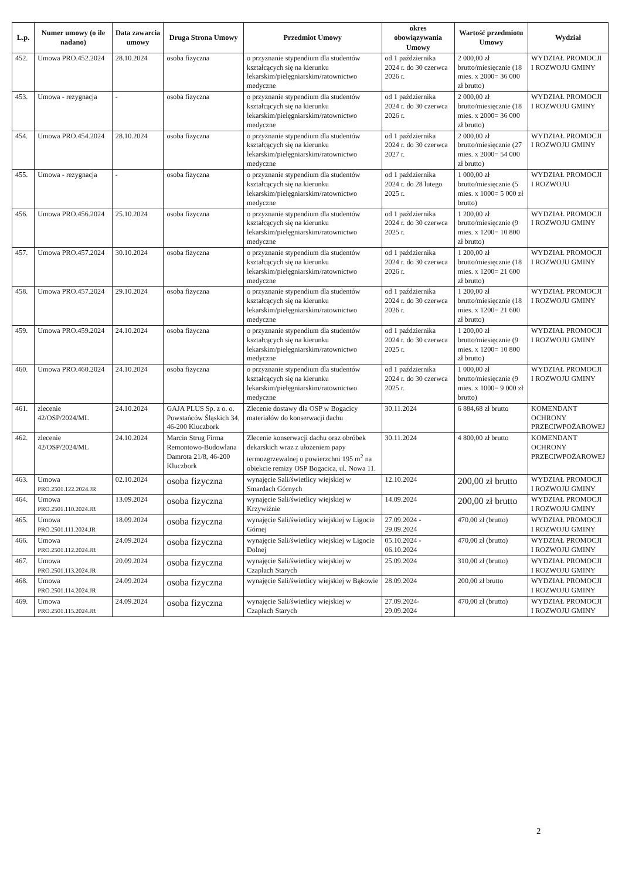| L.p. | Numer umowy (o ile nadano) | Data zawarcia umowy | Druga Strona Umowy | Przedmiot Umowy | okres obowiązywania Umowy | Wartość przedmiotu Umowy | Wydział |
| --- | --- | --- | --- | --- | --- | --- | --- |
| 452. | Umowa PRO.452.2024 | 28.10.2024 | osoba fizyczna | o przyznanie stypendium dla studentów kształcących się na kierunku lekarskim/pielęgniarskim/ratownictwo medyczne | od 1 października 2024 r. do 30 czerwca 2026 r. | 2 000,00 zł brutto/miesięcznie (18 mies. x 2000= 36 000 zł brutto) | WYDZIAŁ PROMOCJI I ROZWOJU GMINY |
| 453. | Umowa - rezygnacja | - | osoba fizyczna | o przyznanie stypendium dla studentów kształcących się na kierunku lekarskim/pielęgniarskim/ratownictwo medyczne | od 1 października 2024 r. do 30 czerwca 2026 r. | 2 000,00 zł brutto/miesięcznie (18 mies. x 2000= 36 000 zł brutto) | WYDZIAŁ PROMOCJI I ROZWOJU GMINY |
| 454. | Umowa PRO.454.2024 | 28.10.2024 | osoba fizyczna | o przyznanie stypendium dla studentów kształcących się na kierunku lekarskim/pielęgniarskim/ratownictwo medyczne | od 1 października 2024 r. do 30 czerwca 2027 r. | 2 000,00 zł brutto/miesięcznie (27 mies. x 2000= 54 000 zł brutto) | WYDZIAŁ PROMOCJI I ROZWOJU GMINY |
| 455. | Umowa - rezygnacja | - | osoba fizyczna | o przyznanie stypendium dla studentów kształcących się na kierunku lekarskim/pielęgniarskim/ratownictwo medyczne | od 1 października 2024 r. do 28 lutego 2025 r. | 1 000,00 zł brutto/miesięcznie (5 mies. x 1000= 5 000 zł brutto) | WYDZIAŁ PROMOCJI I ROZWOJU |
| 456. | Umowa PRO.456.2024 | 25.10.2024 | osoba fizyczna | o przyznanie stypendium dla studentów kształcących się na kierunku lekarskim/pielęgniarskim/ratownictwo medyczne | od 1 października 2024 r. do 30 czerwca 2025 r. | 1 200,00 zł brutto/miesięcznie (9 mies. x 1200= 10 800 zł brutto) | WYDZIAŁ PROMOCJI I ROZWOJU GMINY |
| 457. | Umowa PRO.457.2024 | 30.10.2024 | osoba fizyczna | o przyznanie stypendium dla studentów kształcących się na kierunku lekarskim/pielęgniarskim/ratownictwo medyczne | od 1 października 2024 r. do 30 czerwca 2026 r. | 1 200,00 zł brutto/miesięcznie (18 mies. x 1200= 21 600 zł brutto) | WYDZIAŁ PROMOCJI I ROZWOJU GMINY |
| 458. | Umowa PRO.457.2024 | 29.10.2024 | osoba fizyczna | o przyznanie stypendium dla studentów kształcących się na kierunku lekarskim/pielęgniarskim/ratownictwo medyczne | od 1 października 2024 r. do 30 czerwca 2026 r. | 1 200,00 zł brutto/miesięcznie (18 mies. x 1200= 21 600 zł brutto) | WYDZIAŁ PROMOCJI I ROZWOJU GMINY |
| 459. | Umowa PRO.459.2024 | 24.10.2024 | osoba fizyczna | o przyznanie stypendium dla studentów kształcących się na kierunku lekarskim/pielęgniarskim/ratownictwo medyczne | od 1 października 2024 r. do 30 czerwca 2025 r. | 1 200,00 zł brutto/miesięcznie (9 mies. x 1200= 10 800 zł brutto) | WYDZIAŁ PROMOCJI I ROZWOJU GMINY |
| 460. | Umowa PRO.460.2024 | 24.10.2024 | osoba fizyczna | o przyznanie stypendium dla studentów kształcących się na kierunku lekarskim/pielęgniarskim/ratownictwo medyczne | od 1 października 2024 r. do 30 czerwca 2025 r. | 1 000,00 zł brutto/miesięcznie (9 mies. x 1000= 9 000 zł brutto) | WYDZIAŁ PROMOCJI I ROZWOJU GMINY |
| 461. | zlecenie 42/OSP/2024/ML | 24.10.2024 | GAJA PLUS Sp. z o. o. Powstańców Śląskich 34, 46-200 Kluczbork | Zlecenie dostawy dla OSP w Bogacicy materiałów do konserwacji dachu | 30.11.2024 | 6 884,68 zł brutto | KOMENDANT OCHRONY PRZECIWPOŻAROWEJ |
| 462. | zlecenie 42/OSP/2024/ML | 24.10.2024 | Marcin Strug Firma Remontowo-Budowlana Damrota 21/8, 46-200 Kluczbork | Zlecenie konserwacji dachu oraz obróbek dekarskich wraz z ułożeniem papy termozgrzewalnej o powierzchni 195 m<sup>2</sup> na obiekcie remizy OSP Bogacica, ul. Nowa 11. | 30.11.2024 | 4 800,00 zł brutto | KOMENDANT OCHRONY PRZECIWPOŻAROWEJ |
| 463. | Umowa PRO.2501.122.2024.JR | 02.10.2024 | osoba fizyczna | wynajęcie Sali/świetlicy wiejskiej w Smardach Górnych | 12.10.2024 | 200,00 zł brutto | WYDZIAŁ PROMOCJI I ROZWOJU GMINY |
| 464. | Umowa PRO.2501.110.2024.JR | 13.09.2024 | osoba fizyczna | wynajęcie Sali/świetlicy wiejskiej w Krzywiźnie | 14.09.2024 | 200,00 zł brutto | WYDZIAŁ PROMOCJI I ROZWOJU GMINY |
| 465. | Umowa PRO.2501.111.2024.JR | 18.09.2024 | osoba fizyczna | wynajęcie Sali/świetlicy wiejskiej w Ligocie Górnej | 27.09.2024 - 29.09.2024 | 470,00 zł (brutto) | WYDZIAŁ PROMOCJI I ROZWOJU GMINY |
| 466. | Umowa PRO.2501.112.2024.JR | 24.09.2024 | osoba fizyczna | wynajęcie Sali/świetlicy wiejskiej w Ligocie Dolnej | 05.10.2024 - 06.10.2024 | 470,00 zł (brutto) | WYDZIAŁ PROMOCJI I ROZWOJU GMINY |
| 467. | Umowa PRO.2501.113.2024.JR | 20.09.2024 | osoba fizyczna | wynajęcie Sali/świetlicy wiejskiej w Czaplach Starych | 25.09.2024 | 310,00 zł (brutto) | WYDZIAŁ PROMOCJI I ROZWOJU GMINY |
| 468. | Umowa PRO.2501.114.2024.JR | 24.09.2024 | osoba fizyczna | wynajęcie Sali/świetlicy wiejskiej w Bąkowie | 28.09.2024 | 200,00 zł brutto | WYDZIAŁ PROMOCJI I ROZWOJU GMINY |
| 469. | Umowa PRO.2501.115.2024.JR | 24.09.2024 | osoba fizyczna | wynajęcie Sali/świetlicy wiejskiej w Czaplach Starych | 27.09.2024-29.09.2024 | 470,00 zł (brutto) | WYDZIAŁ PROMOCJI I ROZWOJU GMINY |
2